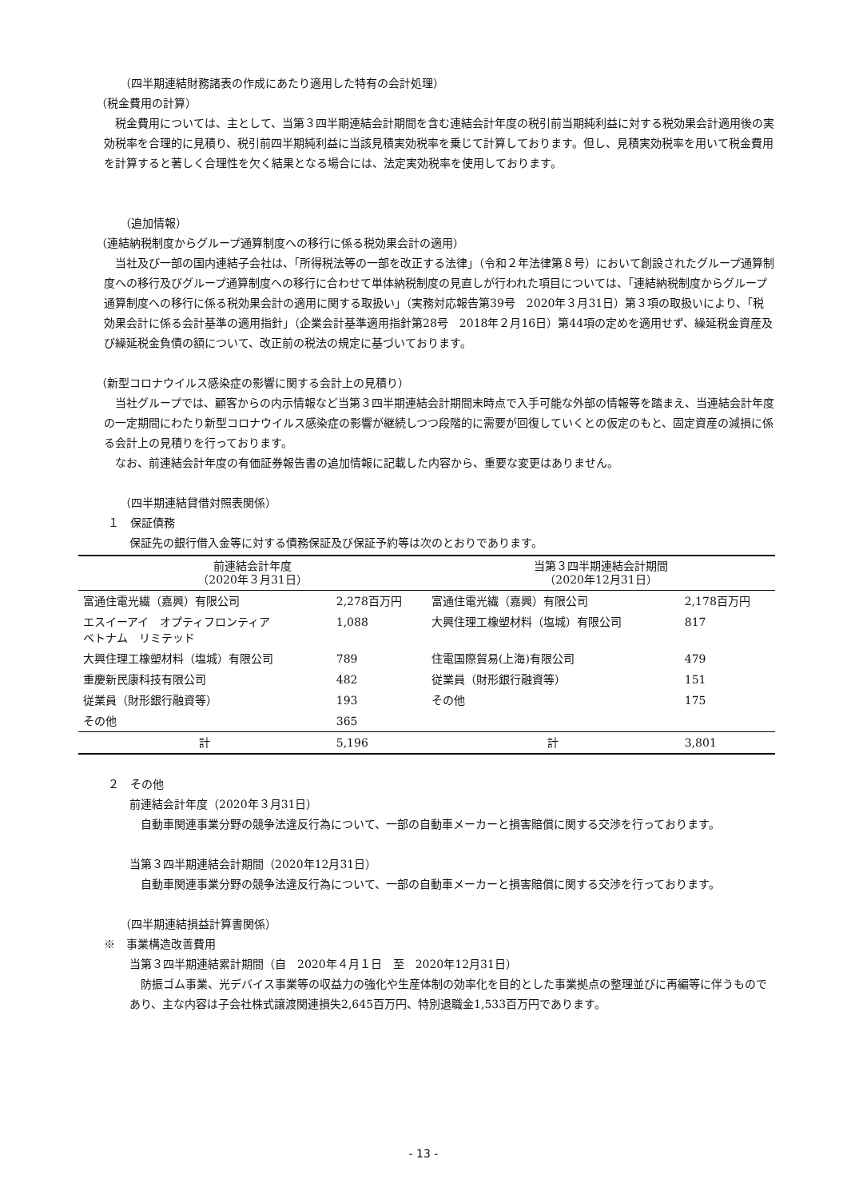（四半期連結財務諸表の作成にあたり適用した特有の会計処理）
（税金費用の計算）
税金費用については、主として、当第３四半期連結会計期間を含む連結会計年度の税引前当期純利益に対する税効果会計適用後の実効税率を合理的に見積り、税引前四半期純利益に当該見積実効税率を乗じて計算しております。但し、見積実効税率を用いて税金費用を計算すると著しく合理性を欠く結果となる場合には、法定実効税率を使用しております。
（追加情報）
（連結納税制度からグループ通算制度への移行に係る税効果会計の適用）
当社及び一部の国内連結子会社は、「所得税法等の一部を改正する法律」（令和２年法律第８号）において創設されたグループ通算制度への移行及びグループ通算制度への移行に合わせて単体納税制度の見直しが行われた項目については、「連結納税制度からグループ通算制度への移行に係る税効果会計の適用に関する取扱い」（実務対応報告第39号　2020年３月31日）第３項の取扱いにより、「税効果会計に係る会計基準の適用指針」（企業会計基準適用指針第28号　2018年２月16日）第44項の定めを適用せず、繰延税金資産及び繰延税金負債の額について、改正前の税法の規定に基づいております。
（新型コロナウイルス感染症の影響に関する会計上の見積り）
当社グループでは、顧客からの内示情報など当第３四半期連結会計期間末時点で入手可能な外部の情報等を踏まえ、当連結会計年度の一定期間にわたり新型コロナウイルス感染症の影響が継続しつつ段階的に需要が回復していくとの仮定のもと、固定資産の減損に係る会計上の見積りを行っております。
なお、前連結会計年度の有価証券報告書の追加情報に記載した内容から、重要な変更はありません。
（四半期連結貸借対照表関係）
１　保証債務
保証先の銀行借入金等に対する債務保証及び保証予約等は次のとおりであります。
| 前連結会計年度 （2020年３月31日） | | 当第３四半期連結会計期間 （2020年12月31日） | |
| --- | --- | --- | --- |
| 富通住電光繊（嘉興）有限公司 | 2,278百万円 | 富通住電光繊（嘉興）有限公司 | 2,178百万円 |
| エスイーアイ オプティフロンティア ベトナム リミテッド | 1,088 | 大興住理工橡塑材料（塩城）有限公司 | 817 |
| 大興住理工橡塑材料（塩城）有限公司 | 789 | 住電国際貿易(上海)有限公司 | 479 |
| 重慶新民康科技有限公司 | 482 | 従業員（財形銀行融資等） | 151 |
| 従業員（財形銀行融資等） | 193 | その他 | 175 |
| その他 | 365 | | |
| 計 | 5,196 | 計 | 3,801 |
２　その他
前連結会計年度（2020年３月31日）
自動車関連事業分野の競争法違反行為について、一部の自動車メーカーと損害賠償に関する交渉を行っております。
当第３四半期連結会計期間（2020年12月31日）
自動車関連事業分野の競争法違反行為について、一部の自動車メーカーと損害賠償に関する交渉を行っております。
（四半期連結損益計算書関係）
※　事業構造改善費用
当第３四半期連結累計期間（自　2020年４月１日　至　2020年12月31日）
防振ゴム事業、光デバイス事業等の収益力の強化や生産体制の効率化を目的とした事業拠点の整理並びに再編等に伴うものであり、主な内容は子会社株式譲渡関連損失2,645百万円、特別退職金1,533百万円であります。
- 13 -